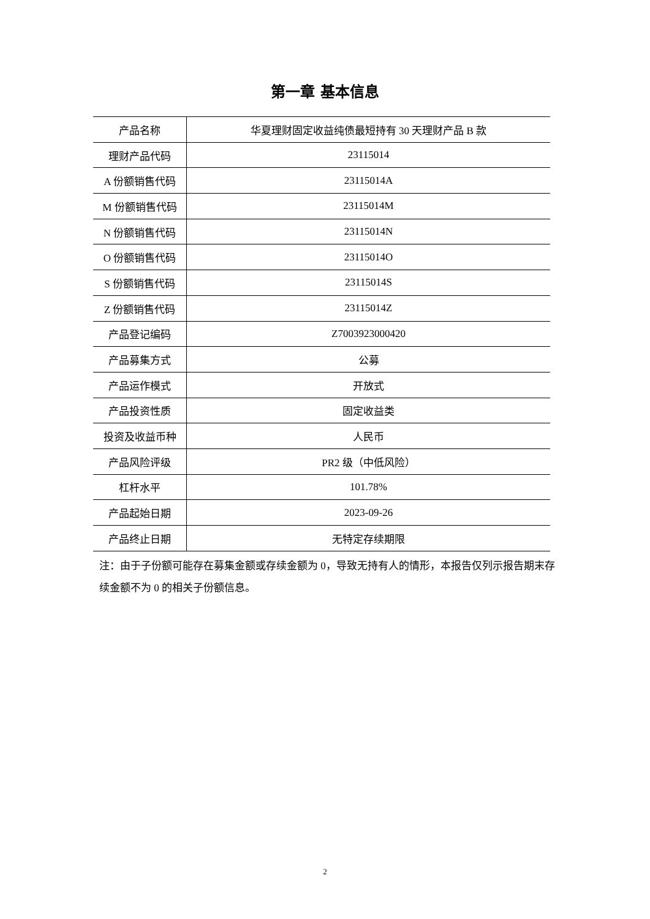第一章 基本信息
| 产品名称 | 华夏理财固定收益纯债最短持有 30 天理财产品 B 款 |
| 理财产品代码 | 23115014 |
| A 份额销售代码 | 23115014A |
| M 份额销售代码 | 23115014M |
| N 份额销售代码 | 23115014N |
| O 份额销售代码 | 23115014O |
| S 份额销售代码 | 23115014S |
| Z 份额销售代码 | 23115014Z |
| 产品登记编码 | Z7003923000420 |
| 产品募集方式 | 公募 |
| 产品运作模式 | 开放式 |
| 产品投资性质 | 固定收益类 |
| 投资及收益币种 | 人民币 |
| 产品风险评级 | PR2 级（中低风险） |
| 杠杆水平 | 101.78% |
| 产品起始日期 | 2023-09-26 |
| 产品终止日期 | 无特定存续期限 |
注：由于子份额可能存在募集金额或存续金额为 0，导致无持有人的情形，本报告仅列示报告期末存续金额不为 0 的相关子份额信息。
2